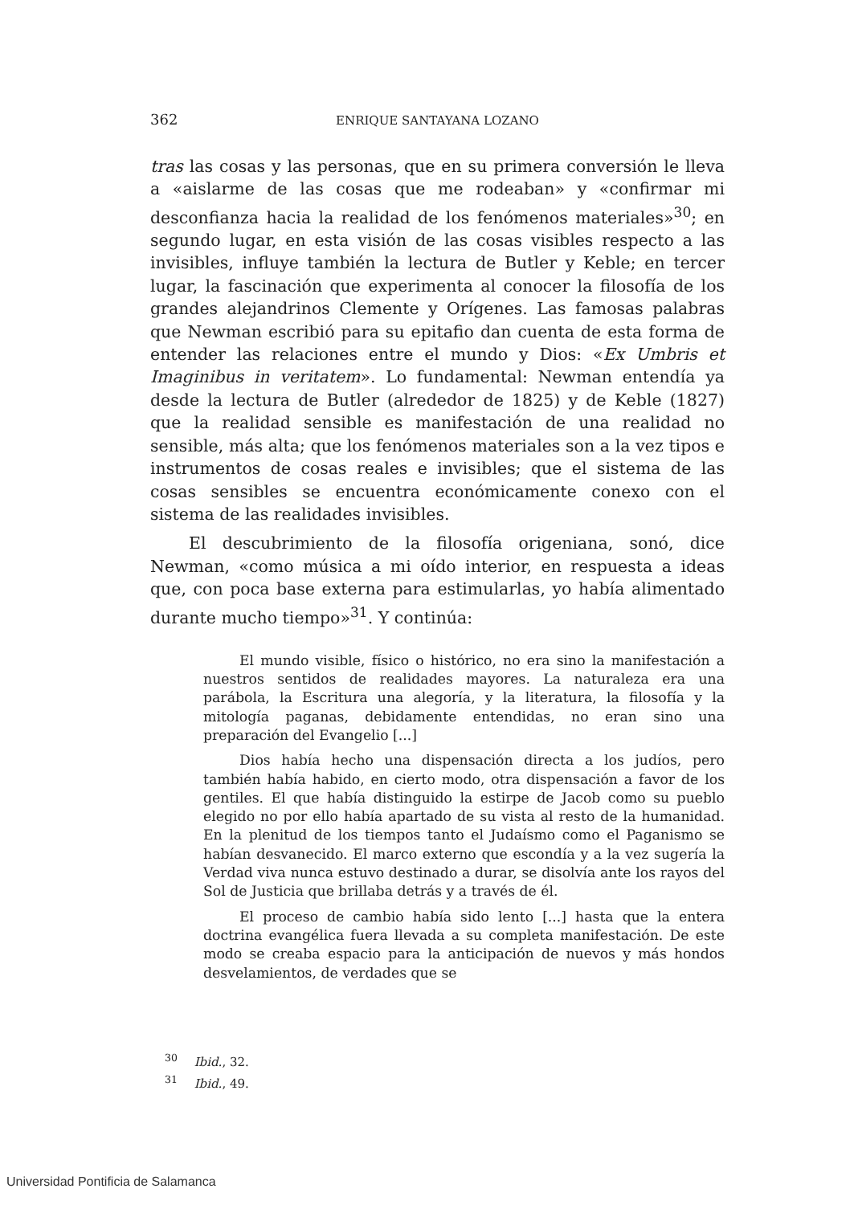362 ENRIQUE SANTAYANA LOZANO
tras las cosas y las personas, que en su primera conversión le lleva a «aislarme de las cosas que me rodeaban» y «confirmar mi desconfianza hacia la realidad de los fenómenos materiales»<sup>30</sup>; en segundo lugar, en esta visión de las cosas visibles respecto a las invisibles, influye también la lectura de Butler y Keble; en tercer lugar, la fascinación que experimenta al conocer la filosofía de los grandes alejandrinos Clemente y Orígenes. Las famosas palabras que Newman escribió para su epitafio dan cuenta de esta forma de entender las relaciones entre el mundo y Dios: «Ex Umbris et Imaginibus in veritatem». Lo fundamental: Newman entendía ya desde la lectura de Butler (alrededor de 1825) y de Keble (1827) que la realidad sensible es manifestación de una realidad no sensible, más alta; que los fenómenos materiales son a la vez tipos e instrumentos de cosas reales e invisibles; que el sistema de las cosas sensibles se encuentra económicamente conexo con el sistema de las realidades invisibles.
El descubrimiento de la filosofía origeniana, sonó, dice Newman, «como música a mi oído interior, en respuesta a ideas que, con poca base externa para estimularlas, yo había alimentado durante mucho tiempo»<sup>31</sup>. Y continúa:
El mundo visible, físico o histórico, no era sino la manifestación a nuestros sentidos de realidades mayores. La naturaleza era una parábola, la Escritura una alegoría, y la literatura, la filosofía y la mitología paganas, debidamente entendidas, no eran sino una preparación del Evangelio [...]
Dios había hecho una dispensación directa a los judíos, pero también había habido, en cierto modo, otra dispensación a favor de los gentiles. El que había distinguido la estirpe de Jacob como su pueblo elegido no por ello había apartado de su vista al resto de la humanidad. En la plenitud de los tiempos tanto el Judaísmo como el Paganismo se habían desvanecido. El marco externo que escondía y a la vez sugería la Verdad viva nunca estuvo destinado a durar, se disolvía ante los rayos del Sol de Justicia que brillaba detrás y a través de él.
El proceso de cambio había sido lento [...] hasta que la entera doctrina evangélica fuera llevada a su completa manifestación. De este modo se creaba espacio para la anticipación de nuevos y más hondos desvelamientos, de verdades que se
<sup>30</sup> Ibid., 32.
<sup>31</sup> Ibid., 49.
Universidad Pontificia de Salamanca